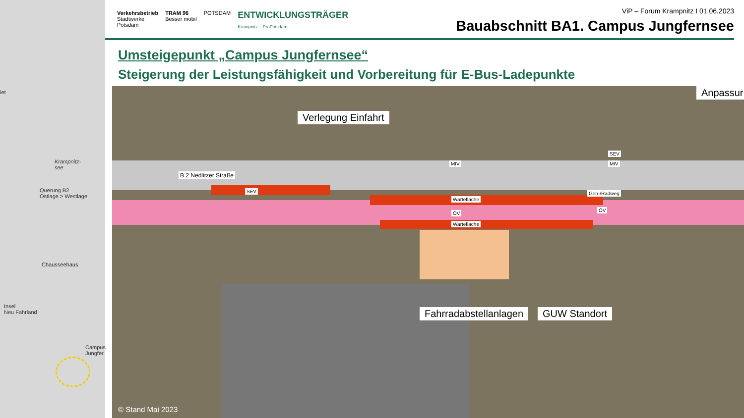iet
Krampnitz-
see
Querung B2
Ostlage > Westlage
Chausseehaus
Insel
Neu Fahrland
Campus
Jungfer
Verkehrsbetrieb
Stadtwerke
Potsdam TRAM 96
Besser mobil POTSDAM ENTWICKLUNGSTRÄGER
Krampnitz – ProPotsdam
ViP – Forum Krampnitz I 01.06.2023
Bauabschnitt BA1. Campus Jungfernsee
Umsteigepunkt „Campus Jungfernsee“
Steigerung der Leistungsfähigkeit und Vorbereitung für E-Bus-Ladepunkte
Verlegung Einfahrt
Anpassur
B 2 Nedlitzer Straße
SEV
Warteflache
ÖV
Warteflache
MIV
SEV
MIV
Geh-/Radweg
ÖV
Fahrradabstellanlagen GUW Standort
© Stand Mai 2023